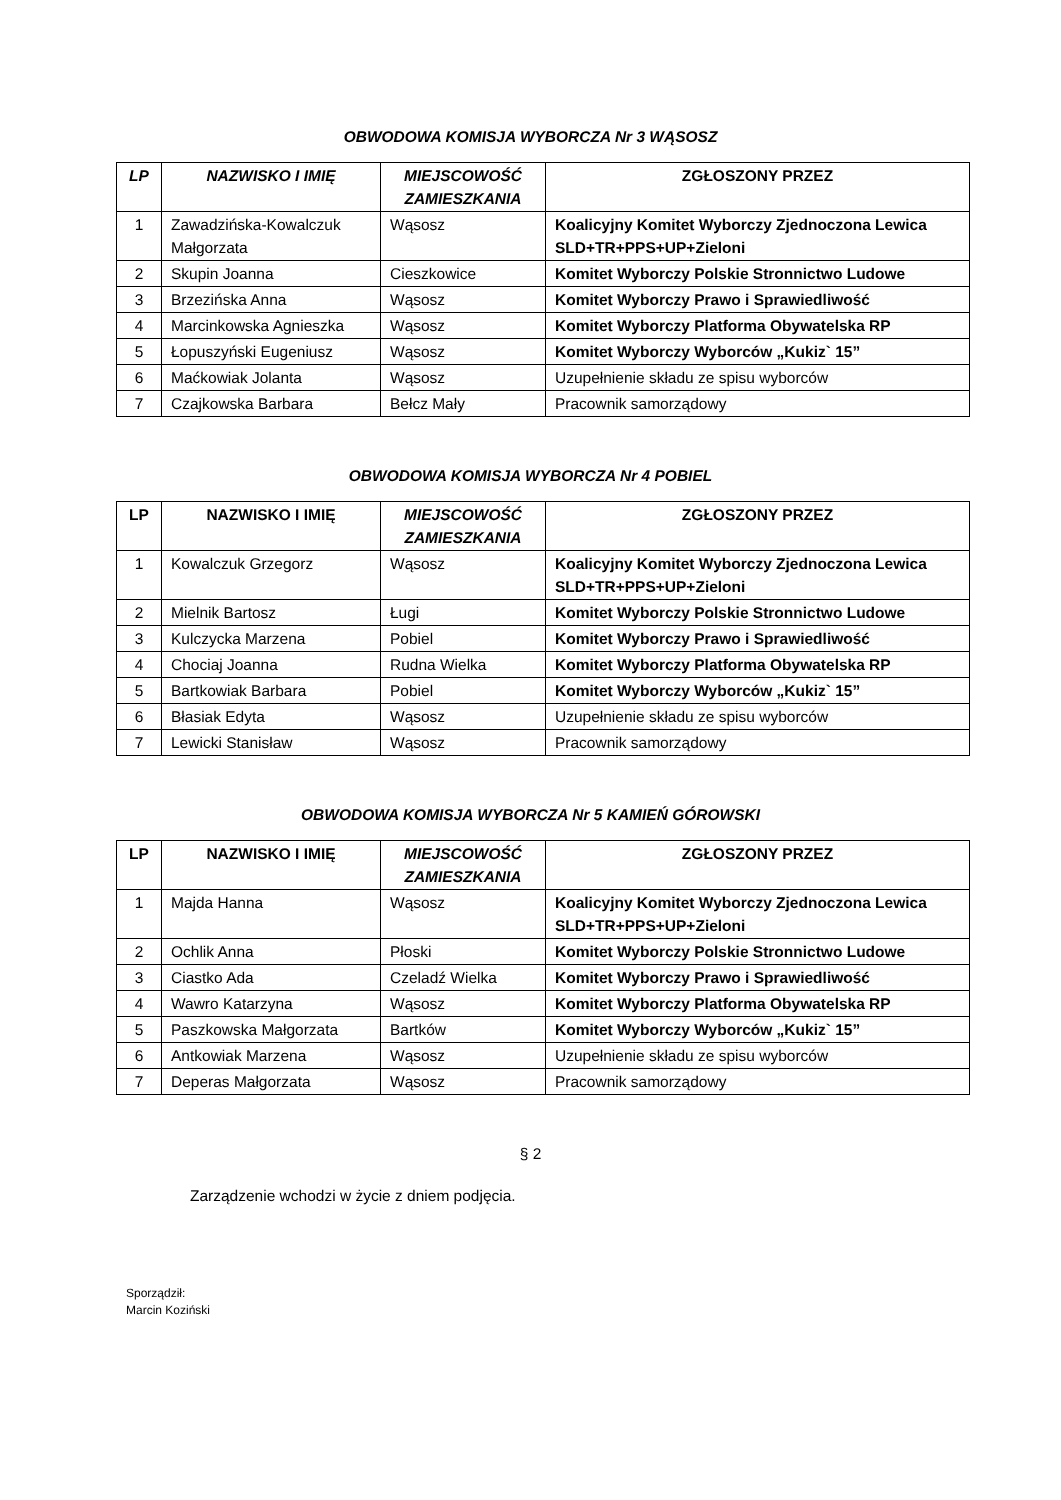OBWODOWA KOMISJA WYBORCZA Nr 3 WĄSOSZ
| LP | NAZWISKO I IMIĘ | MIEJSCOWOŚĆ ZAMIESZKANIA | ZGŁOSZONY PRZEZ |
| --- | --- | --- | --- |
| 1 | Zawadzińska-Kowalczuk Małgorzata | Wąsosz | Koalicyjny Komitet Wyborczy Zjednoczona Lewica SLD+TR+PPS+UP+Zieloni |
| 2 | Skupin Joanna | Cieszkowice | Komitet Wyborczy Polskie Stronnictwo Ludowe |
| 3 | Brzezińska Anna | Wąsosz | Komitet Wyborczy Prawo i Sprawiedliwość |
| 4 | Marcinkowska Agnieszka | Wąsosz | Komitet Wyborczy Platforma Obywatelska RP |
| 5 | Łopuszyński Eugeniusz | Wąsosz | Komitet Wyborczy Wyborców „Kukiz` 15” |
| 6 | Maćkowiak Jolanta | Wąsosz | Uzupełnienie składu ze spisu wyborców |
| 7 | Czajkowska Barbara | Bełcz Mały | Pracownik samorządowy |
OBWODOWA KOMISJA WYBORCZA Nr 4 POBIEL
| LP | NAZWISKO I IMIĘ | MIEJSCOWOŚĆ ZAMIESZKANIA | ZGŁOSZONY PRZEZ |
| --- | --- | --- | --- |
| 1 | Kowalczuk Grzegorz | Wąsosz | Koalicyjny Komitet Wyborczy Zjednoczona Lewica SLD+TR+PPS+UP+Zieloni |
| 2 | Mielnik Bartosz | Ługi | Komitet Wyborczy Polskie Stronnictwo Ludowe |
| 3 | Kulczycka Marzena | Pobiel | Komitet Wyborczy Prawo i Sprawiedliwość |
| 4 | Chociaj Joanna | Rudna Wielka | Komitet Wyborczy Platforma Obywatelska RP |
| 5 | Bartkowiak Barbara | Pobiel | Komitet Wyborczy Wyborców „Kukiz` 15” |
| 6 | Błasiak Edyta | Wąsosz | Uzupełnienie składu ze spisu wyborców |
| 7 | Lewicki Stanisław | Wąsosz | Pracownik samorządowy |
OBWODOWA KOMISJA WYBORCZA Nr 5 KAMIEŃ GÓROWSKI
| LP | NAZWISKO I IMIĘ | MIEJSCOWOŚĆ ZAMIESZKANIA | ZGŁOSZONY PRZEZ |
| --- | --- | --- | --- |
| 1 | Majda Hanna | Wąsosz | Koalicyjny Komitet Wyborczy Zjednoczona Lewica SLD+TR+PPS+UP+Zieloni |
| 2 | Ochlik Anna | Płoski | Komitet Wyborczy Polskie Stronnictwo Ludowe |
| 3 | Ciastko Ada | Czeladź Wielka | Komitet Wyborczy Prawo i Sprawiedliwość |
| 4 | Wawro Katarzyna | Wąsosz | Komitet Wyborczy Platforma Obywatelska RP |
| 5 | Paszkowska Małgorzata | Bartków | Komitet Wyborczy Wyborców „Kukiz` 15” |
| 6 | Antkowiak Marzena | Wąsosz | Uzupełnienie składu ze spisu wyborców |
| 7 | Deperas Małgorzata | Wąsosz | Pracownik samorządowy |
§ 2
Zarządzenie wchodzi w życie z dniem podjęcia.
Sporządził:
Marcin Koziński